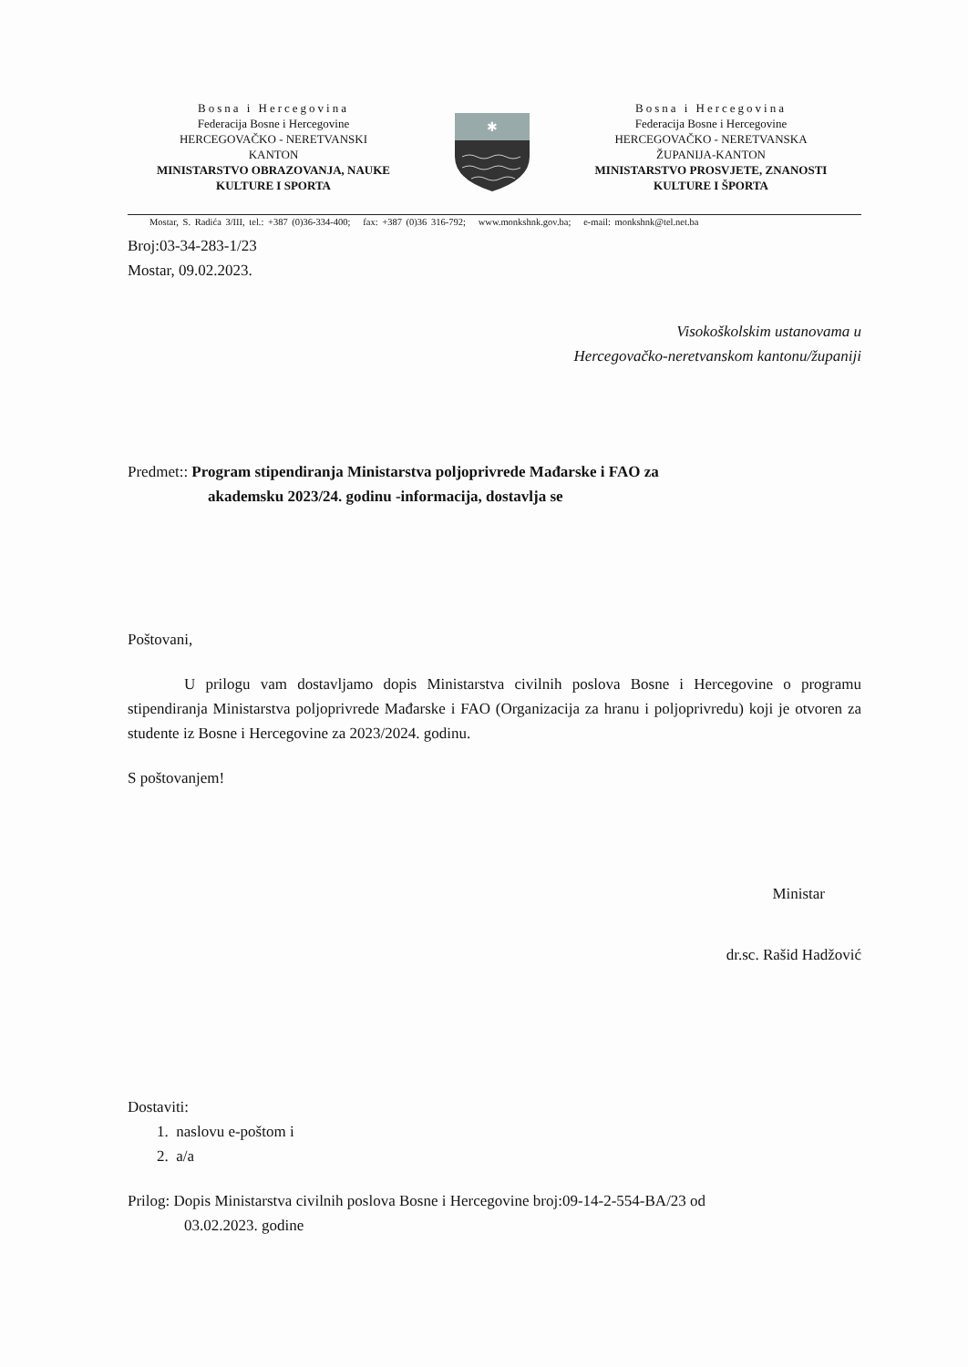Bosna i Hercegovina
Federacija Bosne i Hercegovine
HERCEGOVAČKO - NERETVANSKI
KANTON
MINISTARSTVO OBRAZOVANJA, NAUKE
KULTURE I SPORTA
✱
Bosna i Hercegovina
Federacija Bosne i Hercegovine
HERCEGOVAČKO - NERETVANSKA
ŽUPANIJA-KANTON
MINISTARSTVO PROSVJETE, ZNANOSTI
KULTURE I ŠPORTA
Mostar, S. Radića 3/III, tel.: +387 (0)36-334-400; fax: +387 (0)36 316-792; www.monkshnk.gov.ba; e-mail: monkshnk@tel.net.ba
Broj:03-34-283-1/23
Mostar, 09.02.2023.
Visokoškolskim ustanovama u
Hercegovačko-neretvanskom kantonu/županiji
Predmet:: Program stipendiranja Ministarstva poljoprivrede Mađarske i FAO za
akademsku 2023/24. godinu -informacija, dostavlja se
Poštovani,
U prilogu vam dostavljamo dopis Ministarstva civilnih poslova Bosne i Hercegovine o programu stipendiranja Ministarstva poljoprivrede Mađarske i FAO (Organizacija za hranu i poljoprivredu) koji je otvoren za studente iz Bosne i Hercegovine za 2023/2024. godinu.
S poštovanjem!
Ministar
dr.sc. Rašid Hadžović
Dostaviti:
1. naslovu e-poštom i
2. a/a
Prilog: Dopis Ministarstva civilnih poslova Bosne i Hercegovine broj:09-14-2-554-BA/23 od
03.02.2023. godine